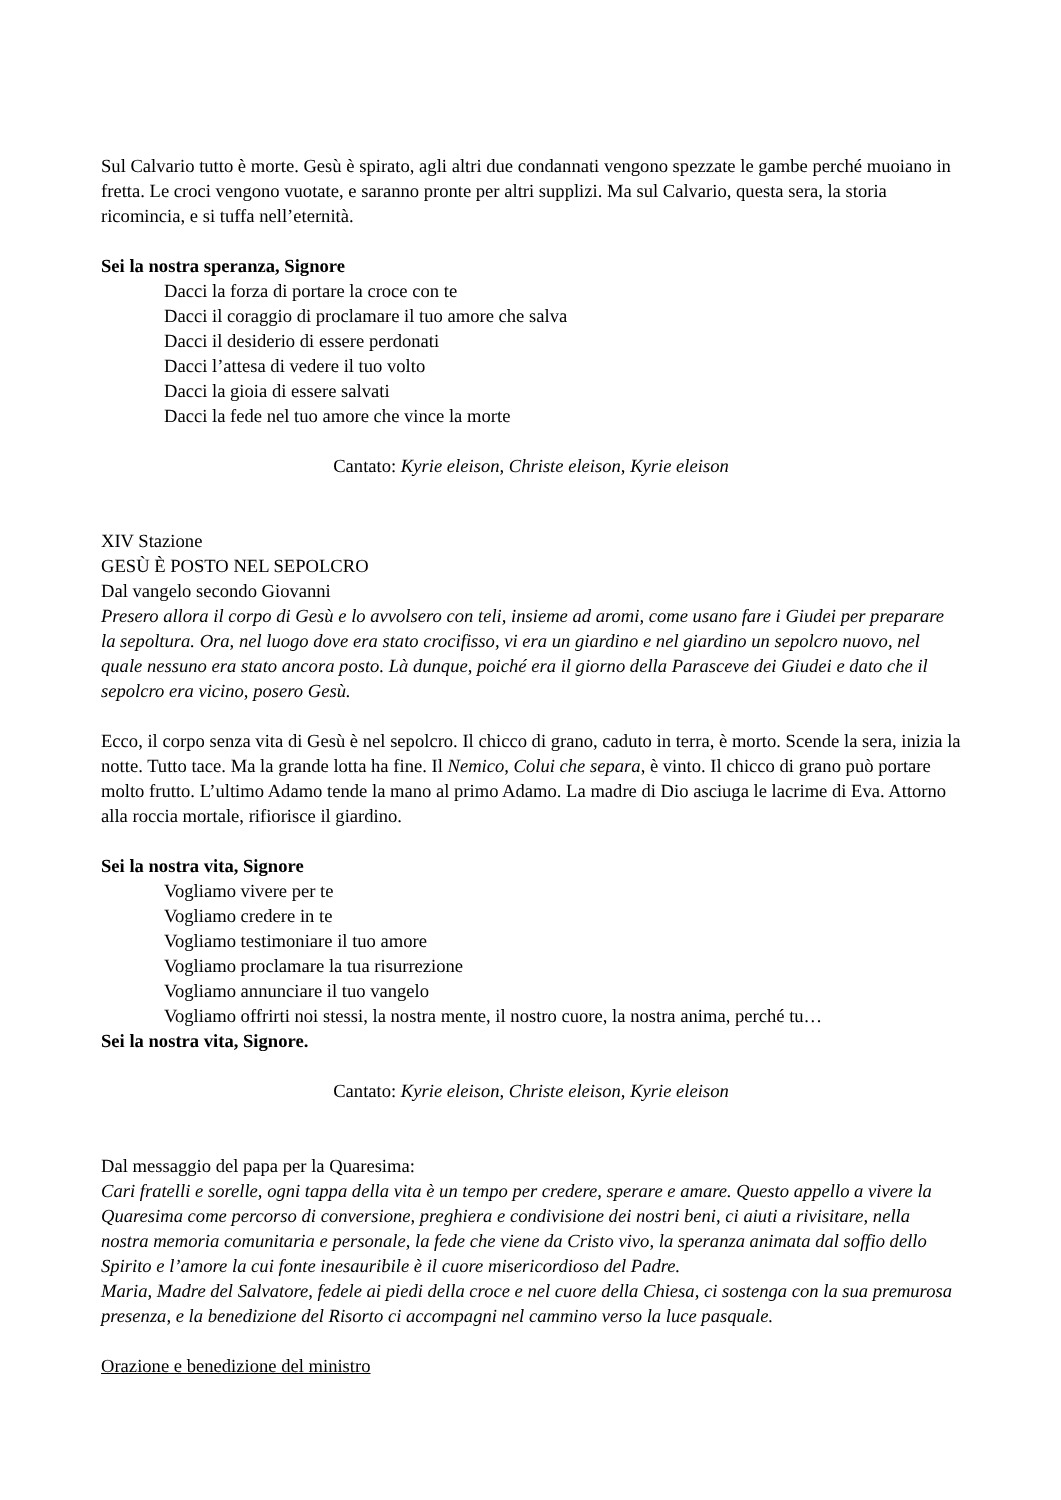Sul Calvario tutto è morte. Gesù è spirato, agli altri due condannati vengono spezzate le gambe perché muoiano in fretta. Le croci vengono vuotate, e saranno pronte per altri supplizi. Ma sul Calvario, questa sera, la storia ricomincia, e si tuffa nell’eternità.
Sei la nostra speranza, Signore
Dacci la forza di portare la croce con te
Dacci il coraggio di proclamare il tuo amore che salva
Dacci il desiderio di essere perdonati
Dacci l’attesa di vedere il tuo volto
Dacci la gioia di essere salvati
Dacci la fede nel tuo amore che vince la morte
Cantato: Kyrie eleison, Christe eleison, Kyrie eleison
XIV Stazione
GESÙ È POSTO NEL SEPOLCRO
Dal vangelo secondo Giovanni
Presero allora il corpo di Gesù e lo avvolsero con teli, insieme ad aromi, come usano fare i Giudei per preparare la sepoltura. Ora, nel luogo dove era stato crocifisso, vi era un giardino e nel giardino un sepolcro nuovo, nel quale nessuno era stato ancora posto. Là dunque, poiché era il giorno della Parasceve dei Giudei e dato che il sepolcro era vicino, posero Gesù.
Ecco, il corpo senza vita di Gesù è nel sepolcro. Il chicco di grano, caduto in terra, è morto. Scende la sera, inizia la notte. Tutto tace. Ma la grande lotta ha fine. Il Nemico, Colui che separa, è vinto. Il chicco di grano può portare molto frutto. L’ultimo Adamo tende la mano al primo Adamo. La madre di Dio asciuga le lacrime di Eva. Attorno alla roccia mortale, rifiorisce il giardino.
Sei la nostra vita, Signore
Vogliamo vivere per te
Vogliamo credere in te
Vogliamo testimoniare il tuo amore
Vogliamo proclamare la tua risurrezione
Vogliamo annunciare il tuo vangelo
Vogliamo offrirti noi stessi, la nostra mente, il nostro cuore, la nostra anima, perché tu…
Sei la nostra vita, Signore.
Cantato: Kyrie eleison, Christe eleison, Kyrie eleison
Dal messaggio del papa per la Quaresima:
Cari fratelli e sorelle, ogni tappa della vita è un tempo per credere, sperare e amare. Questo appello a vivere la Quaresima come percorso di conversione, preghiera e condivisione dei nostri beni, ci aiuti a rivisitare, nella nostra memoria comunitaria e personale, la fede che viene da Cristo vivo, la speranza animata dal soffio dello Spirito e l’amore la cui fonte inesauribile è il cuore misericordioso del Padre.
Maria, Madre del Salvatore, fedele ai piedi della croce e nel cuore della Chiesa, ci sostenga con la sua premurosa presenza, e la benedizione del Risorto ci accompagni nel cammino verso la luce pasquale.
Orazione e benedizione del ministro